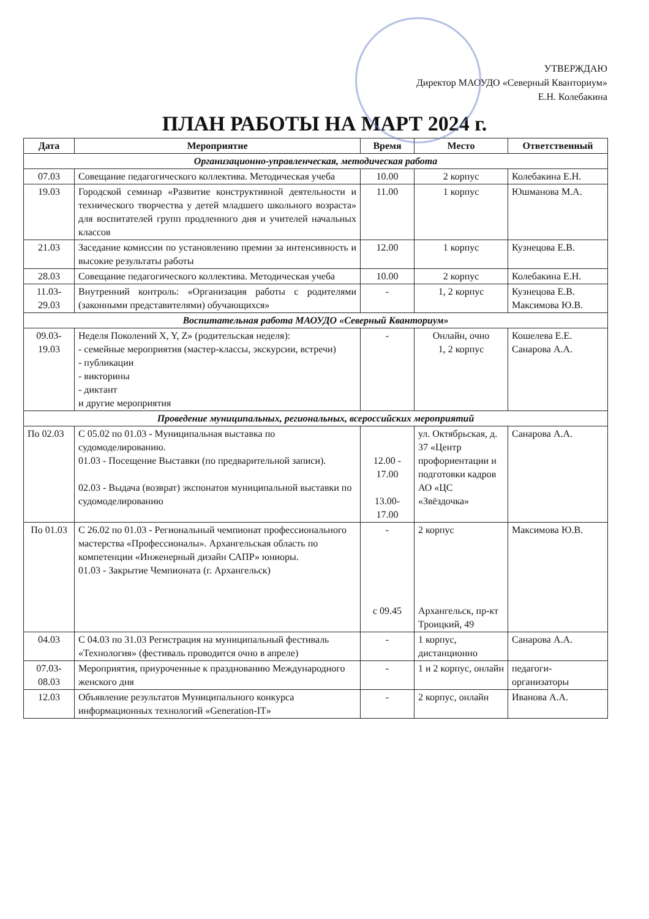УТВЕРЖДАЮ
Директор МАОУДО «Северный Кванториум»
Е.Н. Колебакина
ПЛАН РАБОТЫ НА МАРТ 2024 г.
| Дата | Мероприятие | Время | Место | Ответственный |
| --- | --- | --- | --- | --- |
| Организационно-управленческая, методическая работа | | | | |
| 07.03 | Совещание педагогического коллектива. Методическая учеба | 10.00 | 2 корпус | Колебакина Е.Н. |
| 19.03 | Городской семинар «Развитие конструктивной деятельности и технического творчества у детей младшего школьного возраста» для воспитателей групп продленного дня и учителей начальных классов | 11.00 | 1 корпус | Юшманова М.А. |
| 21.03 | Заседание комиссии по установлению премии за интенсивность и высокие результаты работы | 12.00 | 1 корпус | Кузнецова Е.В. |
| 28.03 | Совещание педагогического коллектива. Методическая учеба | 10.00 | 2 корпус | Колебакина Е.Н. |
| 11.03-29.03 | Внутренний контроль: «Организация работы с родителями (законными представителями) обучающихся» | - | 1, 2 корпус | Кузнецова Е.В. Максимова Ю.В. |
| Воспитательная работа МАОУДО «Северный Кванториум» | | | | |
| 09.03-19.03 | Неделя Поколений X, Y, Z» (родительская неделя): - семейные мероприятия (мастер-классы, экскурсии, встречи) - публикации - викторины - диктант и другие мероприятия | - | Онлайн, очно 1, 2 корпус | Кошелева Е.Е. Санарова А.А. |
| Проведение муниципальных, региональных, всероссийских мероприятий | | | | |
| По 02.03 | С 05.02 по 01.03 - Муниципальная выставка по судомоделированию. 01.03 - Посещение Выставки (по предварительной записи). 02.03 - Выдача (возврат) экспонатов муниципальной выставки по судомоделированию | 12.00 - 17.00 13.00-17.00 | ул. Октябрьская, д. 37 «Центр профориентации и подготовки кадров АО «ЦС «Звёздочка» | Санарова А.А. |
| По 01.03 | С 26.02 по 01.03 - Региональный чемпионат профессионального мастерства «Профессионалы». Архангельская область по компетенции «Инженерный дизайн САПР» юниоры. 01.03 - Закрытие Чемпионата (г. Архангельск) | - с 09.45 | 2 корпус Архангельск, пр-кт Троицкий, 49 | Максимова Ю.В. |
| 04.03 | С 04.03 по 31.03 Регистрация на муниципальный фестиваль «Технология» (фестиваль проводится очно в апреле) | - | 1 корпус, дистанционно | Санарова А.А. |
| 07.03-08.03 | Мероприятия, приуроченные к празднованию Международного женского дня | - | 1 и 2 корпус, онлайн | педагоги-организаторы |
| 12.03 | Объявление результатов Муниципального конкурса информационных технологий «Generation-IT» | - | 2 корпус, онлайн | Иванова А.А. |